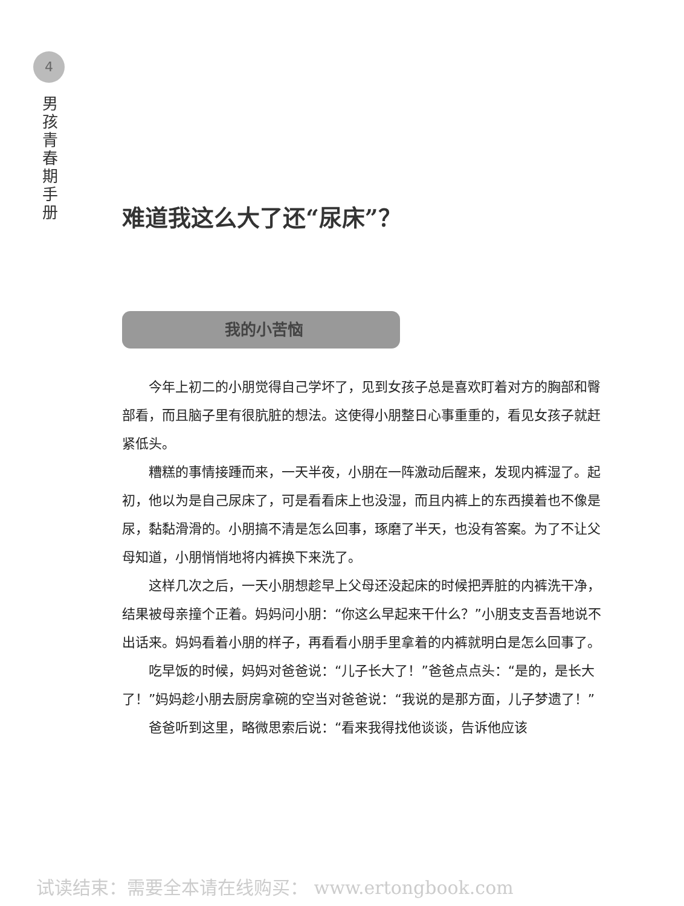4
男
孩
青
春
期
手
册
难道我这么大了还“尿床”？
我的小苦恼
今年上初二的小朋觉得自己学坏了，见到女孩子总是喜欢盯着对方的胸部和臀部看，而且脑子里有很肮脏的想法。这使得小朋整日心事重重的，看见女孩子就赶紧低头。
糟糕的事情接踵而来，一天半夜，小朋在一阵激动后醒来，发现内裤湿了。起初，他以为是自己尿床了，可是看看床上也没湿，而且内裤上的东西摸着也不像是尿，黏黏滑滑的。小朋搞不清是怎么回事，琢磨了半天，也没有答案。为了不让父母知道，小朋悄悄地将内裤换下来洗了。
这样几次之后，一天小朋想趁早上父母还没起床的时候把弄脏的内裤洗干净，结果被母亲撞个正着。妈妈问小朋：“你这么早起来干什么？”小朋支支吾吾地说不出话来。妈妈看着小朋的样子，再看看小朋手里拿着的内裤就明白是怎么回事了。
吃早饭的时候，妈妈对爸爸说：“儿子长大了！”爸爸点点头：“是的，是长大了！”妈妈趁小朋去厨房拿碗的空当对爸爸说：“我说的是那方面，儿子梦遗了！”
爸爸听到这里，略微思索后说：“看来我得找他谈谈，告诉他应该
试读结束：需要全本请在线购买： www.ertongbook.com